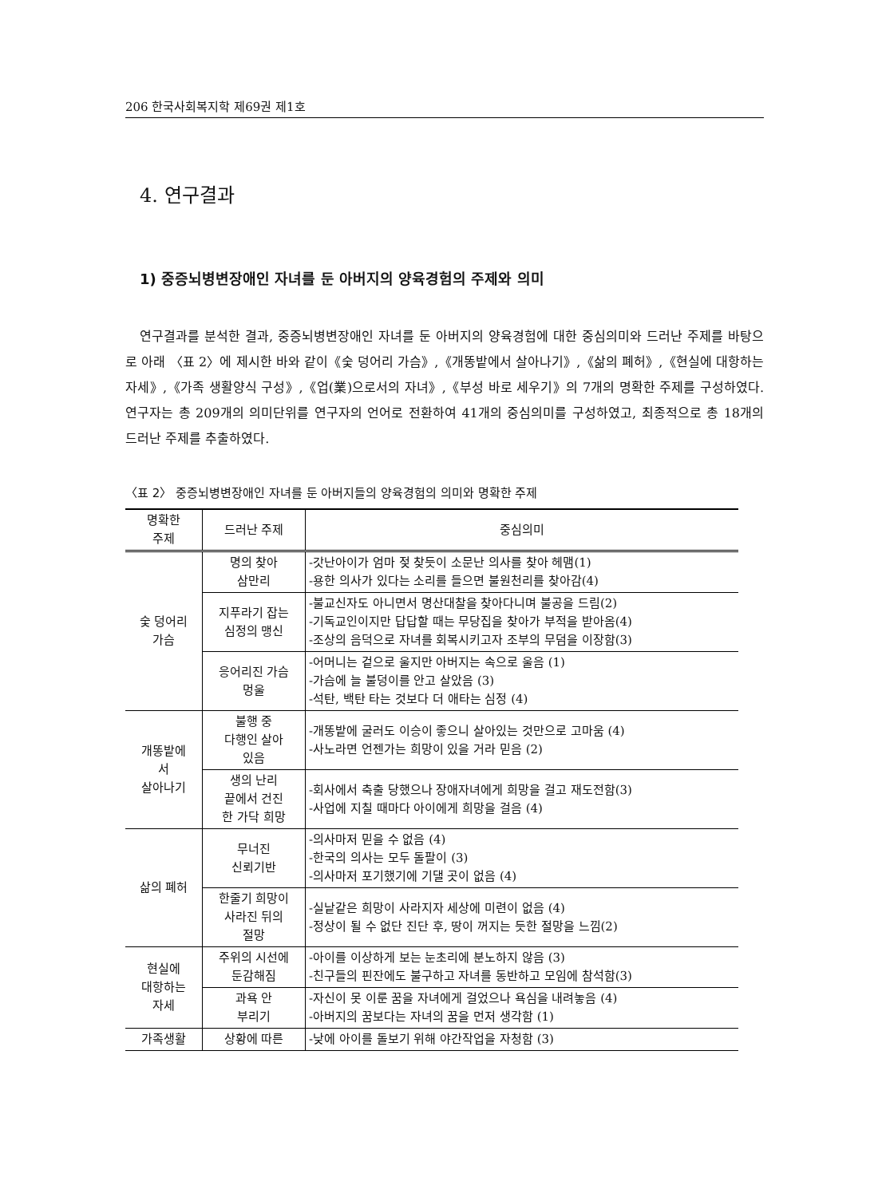206 한국사회복지학 제69권 제1호
4. 연구결과
1) 중증뇌병변장애인 자녀를 둔 아버지의 양육경험의 주제와 의미
연구결과를 분석한 결과, 중증뇌병변장애인 자녀를 둔 아버지의 양육경험에 대한 중심의미와 드러난 주제를 바탕으로 아래 〈표 2〉에 제시한 바와 같이《숯 덩어리 가슴》,《개똥밭에서 살아나기》,《삶의 폐허》,《현실에 대항하는 자세》,《가족 생활양식 구성》,《업(業)으로서의 자녀》,《부성 바로 세우기》의 7개의 명확한 주제를 구성하였다. 연구자는 총 209개의 의미단위를 연구자의 언어로 전환하여 41개의 중심의미를 구성하였고, 최종적으로 총 18개의 드러난 주제를 추출하였다.
〈표 2〉 중증뇌병변장애인 자녀를 둔 아버지들의 양육경험의 의미와 명확한 주제
| 명확한 주제 | 드러난 주제 | 중심의미 |
| --- | --- | --- |
| 숯 덩어리 가슴 | 명의 찾아 삼만리 | -갓난아이가 엄마 젖 찾듯이 소문난 의사를 찾아 헤맴(1) -용한 의사가 있다는 소리를 들으면 불원천리를 찾아감(4) |
| | 지푸라기 잡는 심정의 맹신 | -불교신자도 아니면서 명산대찰을 찾아다니며 불공을 드림(2) -기독교인이지만 답답할 때는 무당집을 찾아가 부적을 받아옴(4) -조상의 음덕으로 자녀를 회복시키고자 조부의 무덤을 이장함(3) |
| | 응어리진 가슴 멍울 | -어머니는 겉으로 울지만 아버지는 속으로 울음 (1) -가슴에 늘 불덩이를 안고 살았음 (3) -석탄, 백탄 타는 것보다 더 애타는 심정 (4) |
| 개똥밭에 서 살아나기 | 불행 중 다행인 살아 있음 | -개똥밭에 굴러도 이승이 좋으니 살아있는 것만으로 고마움 (4) -사노라면 언젠가는 희망이 있을 거라 믿음 (2) |
| | 생의 난리 끝에서 건진 한 가닥 희망 | -회사에서 축출 당했으나 장애자녀에게 희망을 걸고 재도전함(3) -사업에 지칠 때마다 아이에게 희망을 걸음 (4) |
| 삶의 폐허 | 무너진 신뢰기반 | -의사마저 믿을 수 없음 (4) -한국의 의사는 모두 돌팔이 (3) -의사마저 포기했기에 기댈 곳이 없음 (4) |
| | 한줄기 희망이 사라진 뒤의 절망 | -실낱같은 희망이 사라지자 세상에 미련이 없음 (4) -정상이 될 수 없단 진단 후, 땅이 꺼지는 듯한 절망을 느낌(2) |
| 현실에 대항하는 자세 | 주위의 시선에 둔감해짐 | -아이를 이상하게 보는 눈초리에 분노하지 않음 (3) -친구들의 핀잔에도 불구하고 자녀를 동반하고 모임에 참석함(3) |
| | 과욕 안 부리기 | -자신이 못 이룬 꿈을 자녀에게 걸었으나 욕심을 내려놓음 (4) -아버지의 꿈보다는 자녀의 꿈을 먼저 생각함 (1) |
| 가족생활 | 상황에 따른 | -낮에 아이를 돌보기 위해 야간작업을 자청함 (3) |